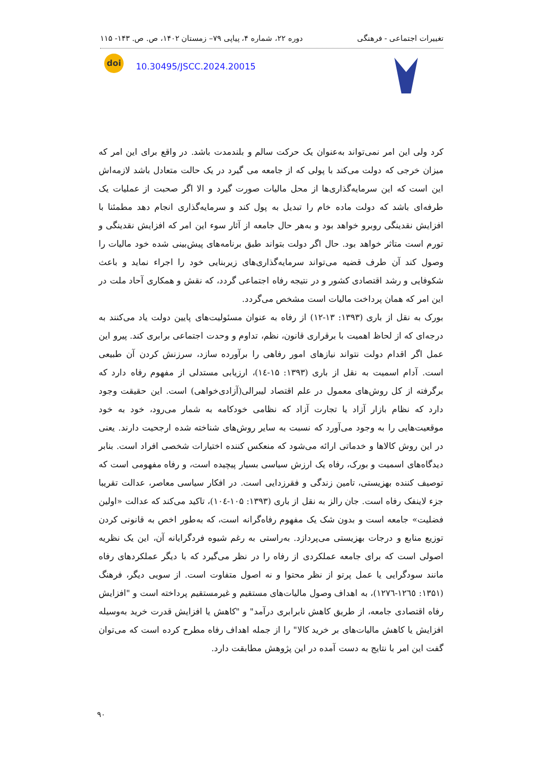تغییرات اجتماعی - فرهنگی دوره ۲۲، شماره ۴، پیاپی ۷۹– زمستان ۱۴۰۲، ص. ص. ۱۴۳- ۱۱۵
10.30495/JSCC.2024.20015
doi
کرد ولی این امر نمی‌تواند به‌عنوان یک حرکت سالم و بلندمدت باشد. در واقع برای این امر که میزان خرجی که دولت می‌کند با پولی که از جامعه می گیرد در یک حالت متعادل باشد لازمه‌اش این است که این سرمایه‌گذاری‌ها از محل مالیات صورت گیرد و الا اگر صحبت از عملیات یک طرفه‌ای باشد که دولت ماده خام را تبدیل به پول کند و سرمایه‌گذاری انجام دهد مطمئنا با افزایش نقدینگی روبرو خواهد بود و به‌هر حال جامعه از آثار سوء این امر که افزایش نقدینگی و تورم است متاثر خواهد بود. حال اگر دولت بتواند طبق برنامه‌های پیش‌بینی شده خود مالیات را وصول کند آن طرف قضیه می‌تواند سرمایه‌گذاری‌های زیربنایی خود را اجراء نماید و باعث شکوفایی و رشد اقتصادی کشور و در نتیجه رفاه اجتماعی گردد، که نقش و همکاری آحاد ملت در این امر که همان پرداخت مالیات است مشخص می‌گردد.
بورک به نقل از باری (۱۳۹۳: ۱۳-۱۲) از رفاه به عنوان مسئولیت‌های پایین دولت یاد می‌کنند به درجه‌ای که از لحاظ اهمیت با برقراری قانون، نظم، تداوم و وحدت اجتماعی برابری کند. پیرو این عمل اگر اقدام دولت نتواند نیازهای امور رفاهی را برآورده سازد، سرزنش کردن آن طبیعی است. آدام اسمیت به نقل از باری (۱۳۹۳: ۱۵-۱٤)، ارزیابی مستدلی از مفهوم رفاه دارد که برگرفته از کل روش‌های معمول در علم اقتصاد لیبرالی(آزادی‌خواهی) است. این حقیقت وجود دارد که نظام بازار آزاد یا تجارت آزاد که نظامی خودکامه به شمار می‌رود، خود به خود موقعیت‌هایی را به وجود می‌آورد که نسبت به سایر روش‌های شناخته شده ارجحیت دارند. یعنی در این روش کالاها و خدماتی ارائه می‌شود که منعکس کننده اختیارات شخصی افراد است. بنابر دیدگاه‌های اسمیت و بورک، رفاه یک ارزش سیاسی بسیار پیچیده است، و رفاه مفهومی است که توصیف کننده بهزیستی، تامین زندگی و فقرزدایی است. در افکار سیاسی معاصر، عدالت تقریبا جزء لاینفک رفاه است. جان رالز به نقل از باری (۱۳۹۳: ۱۰۵-۱۰٤)، تاکید می‌کند که عدالت «اولین فضلیت» جامعه است و بدون شک یک مفهوم رفاه‌گرانه است، که به‌طور اخص به قانونی کردن توزیع منابع و درجات بهزیستی می‌پردازد. به‌راستی به رغم شیوه فردگرایانه آن، این یک نظریه اصولی است که برای جامعه عملکردی از رفاه را در نظر می‌گیرد که با دیگر عملکردهای رفاه مانند سودگرایی یا عمل پرتو از نظر محتوا و نه اصول متفاوت است. از سویی دیگر، فرهنگ (۱۳۵۱: ۱۲٦٥-۱۲۷٦)، به اهداف وصول مالیات‌های مستقیم و غیرمستقیم پرداخته است و "افزایش رفاه اقتصادی جامعه، از طریق کاهش نابرابری درآمد" و "کاهش یا افزایش قدرت خرید به‌وسیله افزایش یا کاهش مالیات‌های بر خرید کالا" را از جمله اهداف رفاه مطرح کرده است که می‌توان گفت این امر با نتایج به دست آمده در این پژوهش مطابقت دارد.
۹۰